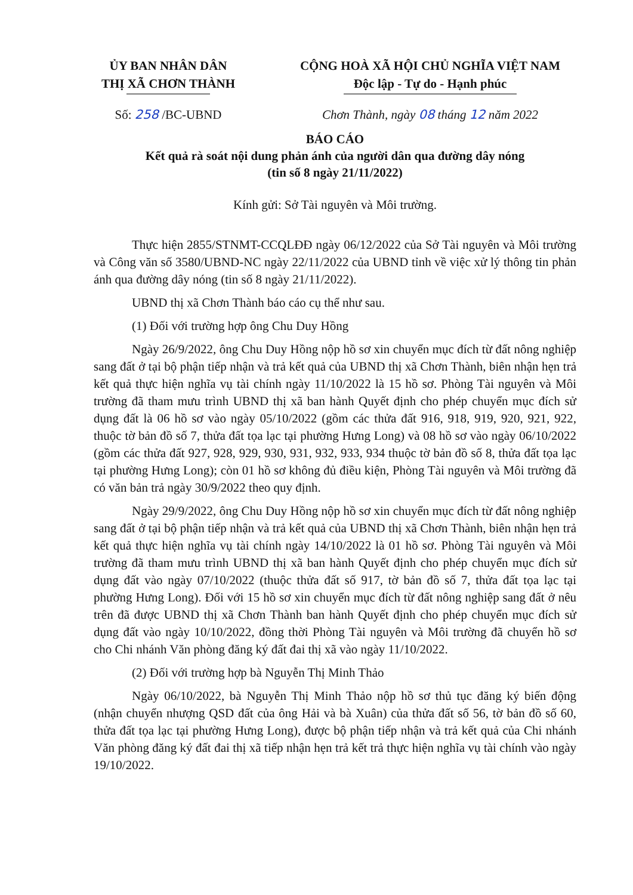ỦY BAN NHÂN DÂN
THỊ XÃ CHƠN THÀNH
CỘNG HOÀ XÃ HỘI CHỦ NGHĨA VIỆT NAM
Độc lập - Tự do - Hạnh phúc
Số: 258 /BC-UBND Chơn Thành, ngày 08 tháng 12 năm 2022
BÁO CÁO
Kết quả rà soát nội dung phản ánh của người dân qua đường dây nóng
(tin số 8 ngày 21/11/2022)
Kính gửi: Sở Tài nguyên và Môi trường.
Thực hiện 2855/STNMT-CCQLĐĐ ngày 06/12/2022 của Sở Tài nguyên và Môi trường và Công văn số 3580/UBND-NC ngày 22/11/2022 của UBND tỉnh về việc xử lý thông tin phản ánh qua đường dây nóng (tin số 8 ngày 21/11/2022).
UBND thị xã Chơn Thành báo cáo cụ thể như sau.
(1) Đối với trường hợp ông Chu Duy Hồng
Ngày 26/9/2022, ông Chu Duy Hồng nộp hồ sơ xin chuyển mục đích từ đất nông nghiệp sang đất ở tại bộ phận tiếp nhận và trả kết quả của UBND thị xã Chơn Thành, biên nhận hẹn trả kết quả thực hiện nghĩa vụ tài chính ngày 11/10/2022 là 15 hồ sơ. Phòng Tài nguyên và Môi trường đã tham mưu trình UBND thị xã ban hành Quyết định cho phép chuyển mục đích sử dụng đất là 06 hồ sơ vào ngày 05/10/2022 (gồm các thửa đất 916, 918, 919, 920, 921, 922, thuộc tờ bản đồ số 7, thửa đất tọa lạc tại phường Hưng Long) và 08 hồ sơ vào ngày 06/10/2022 (gồm các thửa đất 927, 928, 929, 930, 931, 932, 933, 934 thuộc tờ bản đồ số 8, thửa đất tọa lạc tại phường Hưng Long); còn 01 hồ sơ không đủ điều kiện, Phòng Tài nguyên và Môi trường đã có văn bản trả ngày 30/9/2022 theo quy định.
Ngày 29/9/2022, ông Chu Duy Hồng nộp hồ sơ xin chuyển mục đích từ đất nông nghiệp sang đất ở tại bộ phận tiếp nhận và trả kết quả của UBND thị xã Chơn Thành, biên nhận hẹn trả kết quả thực hiện nghĩa vụ tài chính ngày 14/10/2022 là 01 hồ sơ. Phòng Tài nguyên và Môi trường đã tham mưu trình UBND thị xã ban hành Quyết định cho phép chuyển mục đích sử dụng đất vào ngày 07/10/2022 (thuộc thửa đất số 917, tờ bản đồ số 7, thửa đất tọa lạc tại phường Hưng Long). Đối với 15 hồ sơ xin chuyển mục đích từ đất nông nghiệp sang đất ở nêu trên đã được UBND thị xã Chơn Thành ban hành Quyết định cho phép chuyển mục đích sử dụng đất vào ngày 10/10/2022, đồng thời Phòng Tài nguyên và Môi trường đã chuyển hồ sơ cho Chi nhánh Văn phòng đăng ký đất đai thị xã vào ngày 11/10/2022.
(2) Đối với trường hợp bà Nguyễn Thị Minh Thảo
Ngày 06/10/2022, bà Nguyễn Thị Minh Thảo nộp hồ sơ thủ tục đăng ký biến động (nhận chuyển nhượng QSD đất của ông Hải và bà Xuân) của thửa đất số 56, tờ bản đồ số 60, thửa đất tọa lạc tại phường Hưng Long), được bộ phận tiếp nhận và trả kết quả của Chi nhánh Văn phòng đăng ký đất đai thị xã tiếp nhận hẹn trả kết trả thực hiện nghĩa vụ tài chính vào ngày 19/10/2022.